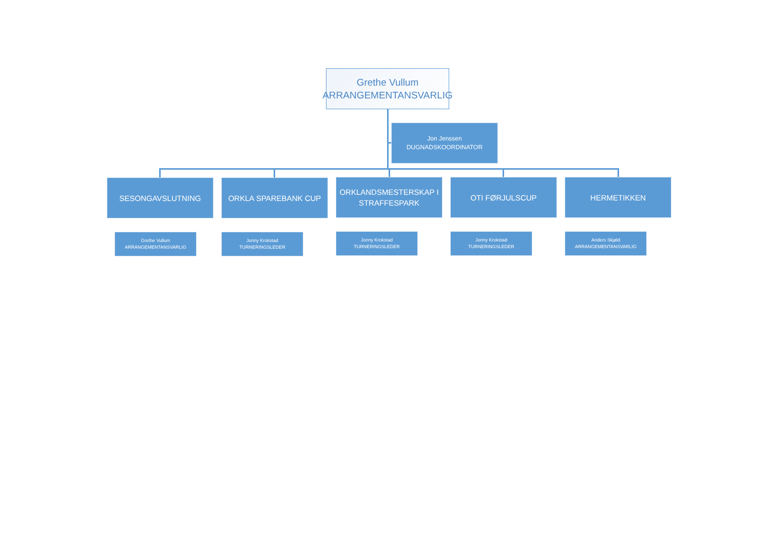Grethe Vullum
ARRANGEMENTANSVARLIG
Jon Jenssen
DUGNADSKOORDINATOR
SESONGAVSLUTNING ORKLA SPAREBANK CUP
ORKLANDSMESTERSKAP I STRAFFESPARK
OTI FØRJULSCUP HERMETIKKEN
Grethe Vullum
ARRANGEMENTANSVARLIG
Jonny Krokstad
TURNERINGSLEDER
Jonny Krokstad
TURNERINGSLEDER
Jonny Krokstad
TURNERINGSLEDER
Anders Skjøld
ARRANGEMENTANSVARLIG